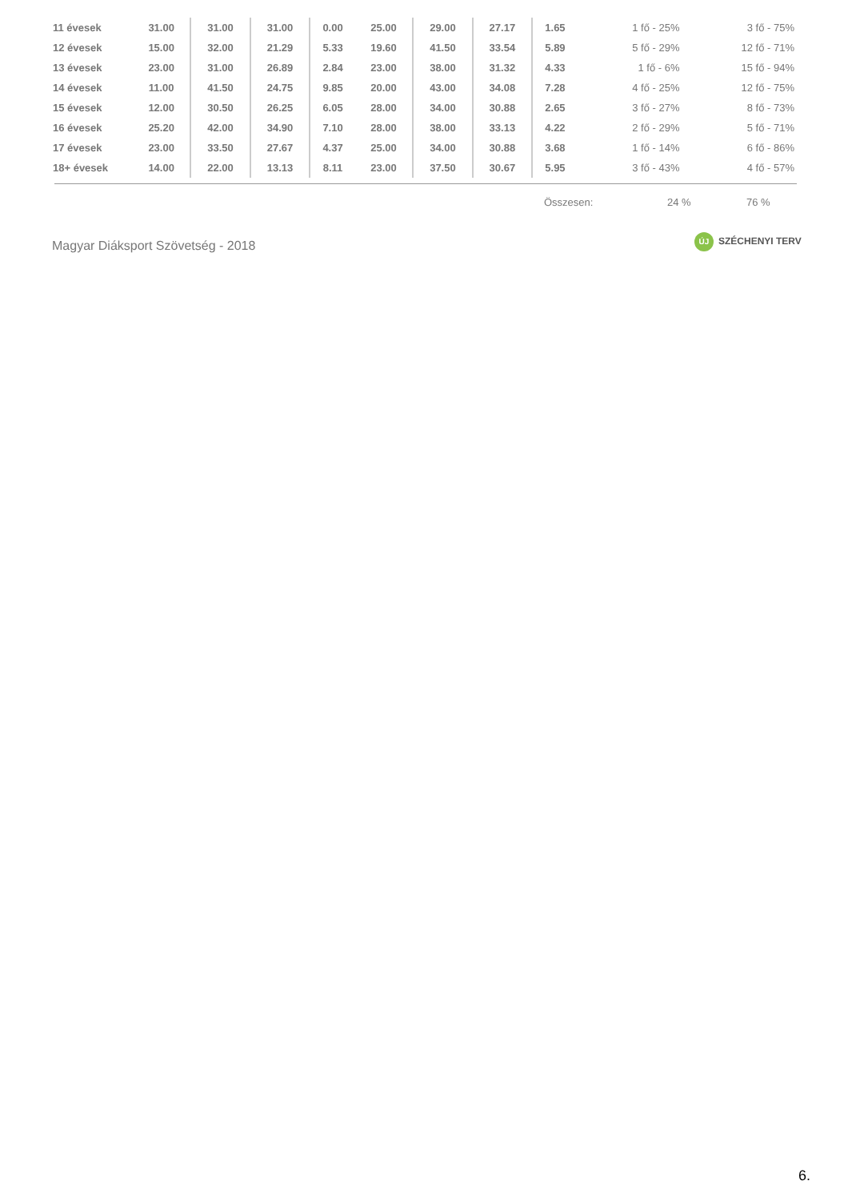| 11 évesek | 31.00 | 31.00 | 31.00 | 0.00 | 25.00 | 29.00 | 27.17 | 1.65 | 1 fő - 25% | 3 fő - 75% |
| 12 évesek | 15.00 | 32.00 | 21.29 | 5.33 | 19.60 | 41.50 | 33.54 | 5.89 | 5 fő - 29% | 12 fő - 71% |
| 13 évesek | 23.00 | 31.00 | 26.89 | 2.84 | 23.00 | 38.00 | 31.32 | 4.33 | 1 fő - 6% | 15 fő - 94% |
| 14 évesek | 11.00 | 41.50 | 24.75 | 9.85 | 20.00 | 43.00 | 34.08 | 7.28 | 4 fő - 25% | 12 fő - 75% |
| 15 évesek | 12.00 | 30.50 | 26.25 | 6.05 | 28.00 | 34.00 | 30.88 | 2.65 | 3 fő - 27% | 8 fő - 73% |
| 16 évesek | 25.20 | 42.00 | 34.90 | 7.10 | 28.00 | 38.00 | 33.13 | 4.22 | 2 fő - 29% | 5 fő - 71% |
| 17 évesek | 23.00 | 33.50 | 27.67 | 4.37 | 25.00 | 34.00 | 30.88 | 3.68 | 1 fő - 14% | 6 fő - 86% |
| 18+ évesek | 14.00 | 22.00 | 13.13 | 8.11 | 23.00 | 37.50 | 30.67 | 5.95 | 3 fő - 43% | 4 fő - 57% |
Összesen: 24 % 76 %
Magyar Diáksport Szövetség - 2018
ÚJ SZÉCHENYI TERV
6.